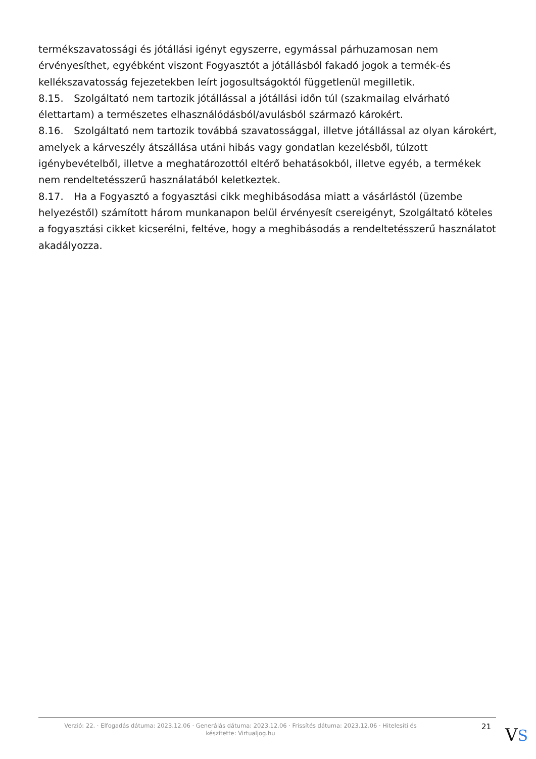termékszavatossági és jótállási igényt egyszerre, egymással párhuzamosan nem érvényesíthet, egyébként viszont Fogyasztót a jótállásból fakadó jogok a termék-és kellékszavatosság fejezetekben leírt jogosultságoktól függetlenül megilletik.
8.15. Szolgáltató nem tartozik jótállással a jótállási időn túl (szakmailag elvárható élettartam) a természetes elhasználódásból/avulásból származó károkért.
8.16. Szolgáltató nem tartozik továbbá szavatossággal, illetve jótállással az olyan károkért, amelyek a kárveszély átszállása utáni hibás vagy gondatlan kezelésből, túlzott igénybevételből, illetve a meghatározottól eltérő behatásokból, illetve egyéb, a termékek nem rendeltetésszerű használatából keletkeztek.
8.17. Ha a Fogyasztó a fogyasztási cikk meghibásodása miatt a vásárlástól (üzembe helyezéstől) számított három munkanapon belül érvényesít csereigényt, Szolgáltató köteles a fogyasztási cikket kicserélni, feltéve, hogy a meghibásodás a rendeltetésszerű használatot akadályozza.
Verzió: 22. · Elfogadás dátuma: 2023.12.06 · Generálás dátuma: 2023.12.06 · Frissítés dátuma: 2023.12.06 · Hitelesíti és készítette: Virtualjog.hu
21
VS